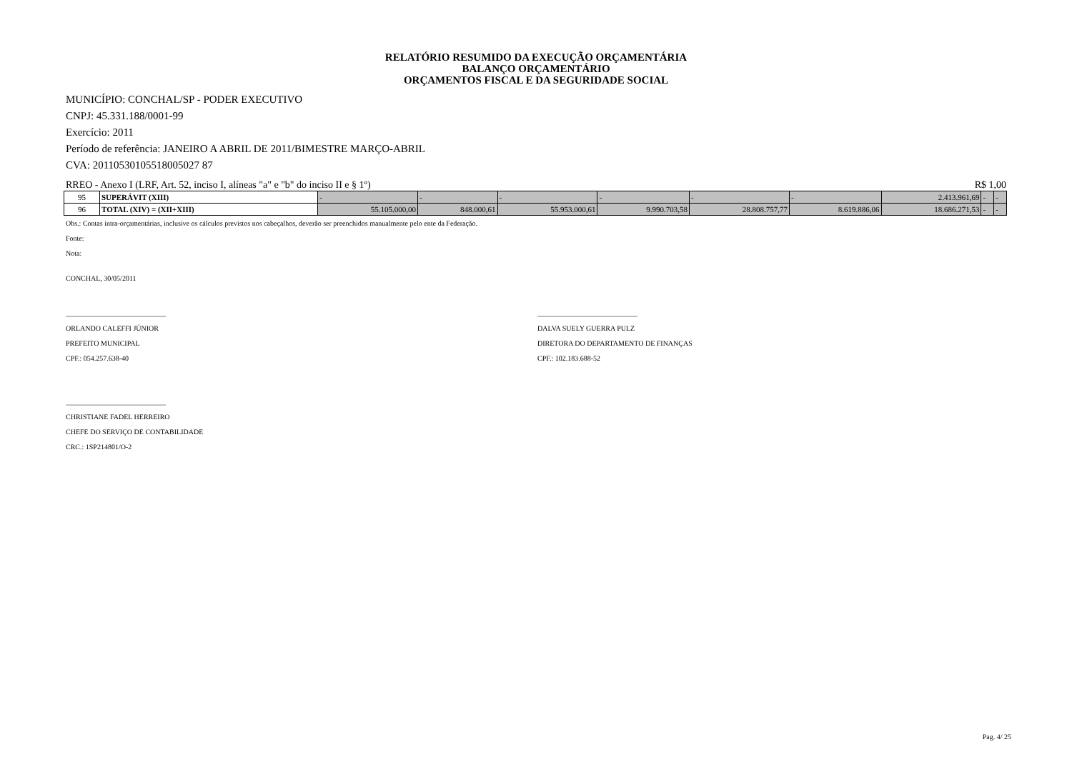RELATÓRIO RESUMIDO DA EXECUÇÃO ORÇAMENTÁRIA
BALANÇO ORÇAMENTÁRIO
ORÇAMENTOS FISCAL E DA SEGURIDADE SOCIAL
MUNICÍPIO: CONCHAL/SP - PODER EXECUTIVO
CNPJ: 45.331.188/0001-99
Exercício: 2011
Período de referência: JANEIRO A ABRIL DE 2011/BIMESTRE MARÇO-ABRIL
CVA: 20110530105518005027 87
RREO - Anexo I (LRF, Art. 52, inciso I, alíneas "a" e "b" do inciso II e § 1º) R$ 1,00
| 95 | SUPERÁVIT (XIII) | - | - | - | - | - | - | 2.413.961,69 | - | - |
| 96 | TOTAL (XIV) = (XII+XIII) | 55.105.000,00 | 848.000,61 | 55.953.000,61 | 9.990.703,58 | 28.808.757,77 | 8.619.886,06 | 18.686.271,53 | - | - |
Obs.: Contas intra-orçamentárias, inclusive os cálculos previstos nos cabeçalhos, deverão ser preenchidos manualmente pelo ente da Federação.
Fonte:
Nota:
CONCHAL, 30/05/2011
____________________________
ORLANDO CALEFFI JÚNIOR
PREFEITO MUNICIPAL
CPF.: 054.257.638-40
____________________________
DALVA SUELY GUERRA PULZ
DIRETORA DO DEPARTAMENTO DE FINANÇAS
CPF.: 102.183.688-52
____________________________
CHRISTIANE FADEL HERREIRO
CHEFE DO SERVIÇO DE CONTABILIDADE
CRC.: 1SP214801/O-2
Pag. 4/ 25